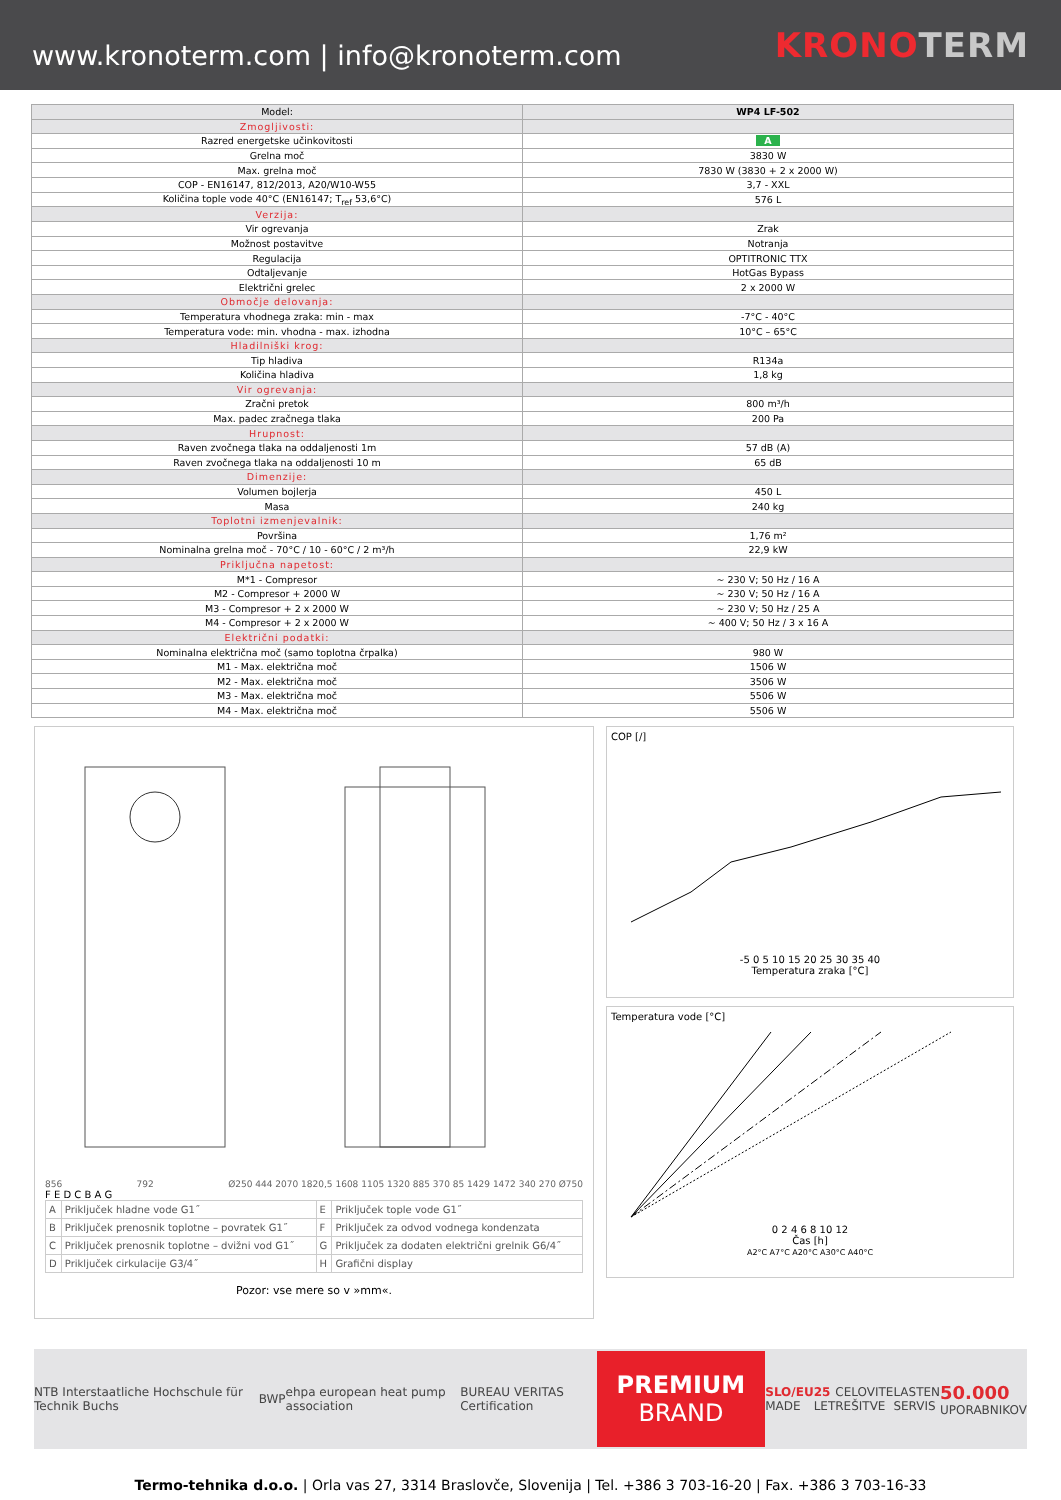www.kronoterm.com | info@kronoterm.com
KRONOTERM
| Model: | WP4 LF-502 |
| --- | --- |
| Zmogljivosti: | |
| Razred energetske učinkovitosti | A |
| Grelna moč | 3830 W |
| Max. grelna moč | 7830 W (3830 + 2 x 2000 W) |
| COP - EN16147, 812/2013, A20/W10-W55 | 3,7 - XXL |
| Količina tople vode 40°C (EN16147; T<sub>ref</sub> 53,6°C) | 576 L |
| Verzija: | |
| Vir ogrevanja | Zrak |
| Možnost postavitve | Notranja |
| Regulacija | OPTITRONIC TTX |
| Odtaljevanje | HotGas Bypass |
| Električni grelec | 2 x 2000 W |
| Območje delovanja: | |
| Temperatura vhodnega zraka: min - max | -7°C - 40°C |
| Temperatura vode: min. vhodna - max. izhodna | 10°C – 65°C |
| Hladilniški krog: | |
| Tip hladiva | R134a |
| Količina hladiva | 1,8 kg |
| Vir ogrevanja: | |
| Zračni pretok | 800 m³/h |
| Max. padec zračnega tlaka | 200 Pa |
| Hrupnost: | |
| Raven zvočnega tlaka na oddaljenosti 1m | 57 dB (A) |
| Raven zvočnega tlaka na oddaljenosti 10 m | 65 dB |
| Dimenzije: | |
| Volumen bojlerja | 450 L |
| Masa | 240 kg |
| Toplotni izmenjevalnik: | |
| Površina | 1,76 m² |
| Nominalna grelna moč - 70°C / 10 - 60°C / 2 m³/h | 22,9 kW |
| Priključna napetost: | |
| M*1 - Compresor | ~ 230 V; 50 Hz / 16 A |
| M2 - Compresor + 2000 W | ~ 230 V; 50 Hz / 16 A |
| M3 - Compresor + 2 x 2000 W | ~ 230 V; 50 Hz / 25 A |
| M4 - Compresor + 2 x 2000 W | ~ 400 V; 50 Hz / 3 x 16 A |
| Električni podatki: | |
| Nominalna električna moč (samo toplotna črpalka) | 980 W |
| M1 - Max. električna moč | 1506 W |
| M2 - Max. električna moč | 3506 W |
| M3 - Max. električna moč | 5506 W |
| M4 - Max. električna moč | 5506 W |
856 792 Ø250 444 2070 1820,5 1608 1105 1320 885 370 85 1429 1472 340 270 Ø750
F E D C B A G
| A | Priključek hladne vode G1˝ | E | Priključek tople vode G1˝ |
| B | Priključek prenosnik toplotne – povratek G1˝ | F | Priključek za odvod vodnega kondenzata |
| C | Priključek prenosnik toplotne – dvižni vod G1˝ | G | Priključek za dodaten električni grelnik G6/4˝ |
| D | Priključek cirkulacije G3/4˝ | H | Grafični display |
Pozor: vse mere so v »mm«.
COP [/]
-5 0 5 10 15 20 25 30 35 40
Temperatura zraka [°C]
Temperatura vode [°C]
0 2 4 6 8 10 12
Čas [h]
A2°C A7°C A20°C A30°C A40°C
NTB Interstaatliche Hochschule für Technik Buchs BWP ehpa european heat pump association BUREAU VERITAS Certification
PREMIUM
BRAND
SLO/EU
MADE 25
LET CELOVITE
REŠITVE LASTEN
SERVIS 50.000
UPORABNIKOV
Termo-tehnika d.o.o. | Orla vas 27, 3314 Braslovče, Slovenija | Tel. +386 3 703-16-20 | Fax. +386 3 703-16-33